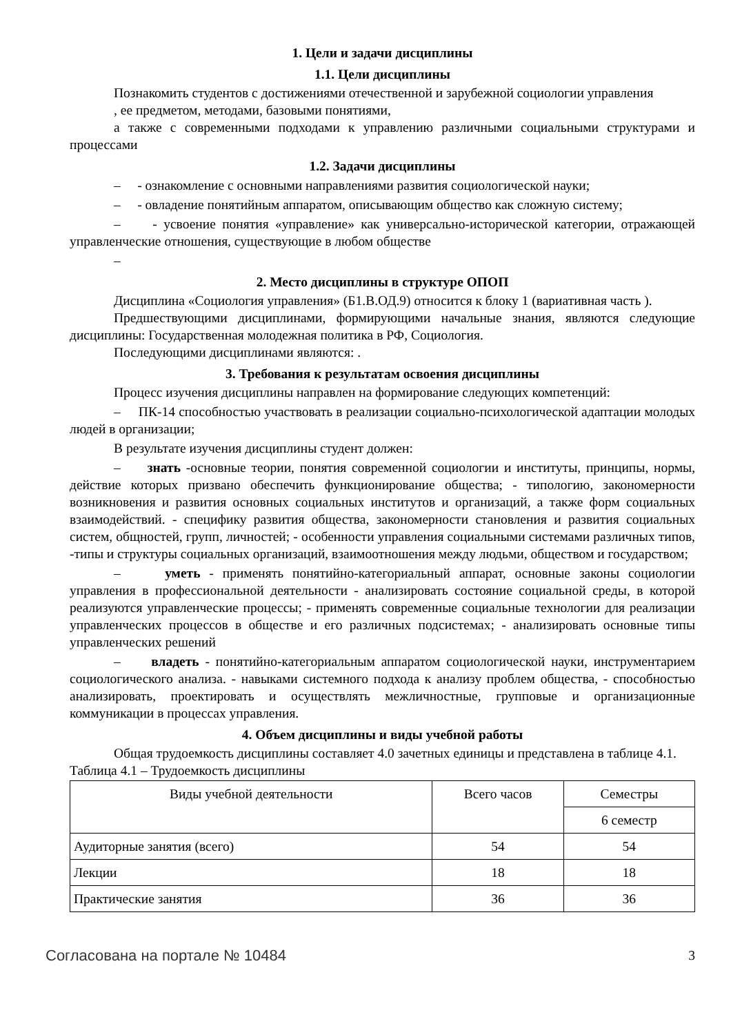1. Цели и задачи дисциплины
1.1. Цели дисциплины
Познакомить студентов с достижениями отечественной и зарубежной социологии управления
, ее предметом, методами, базовыми понятиями,
а также с современными подходами к управлению различными социальными структурами и процессами
1.2. Задачи дисциплины
– - ознакомление с основными направлениями развития социологической науки;
– - овладение понятийным аппаратом, описывающим общество как сложную систему;
– - усвоение понятия «управление» как универсально-исторической категории, отражающей управленческие отношения, существующие в любом обществе
–
2. Место дисциплины в структуре ОПОП
Дисциплина «Социология управления» (Б1.В.ОД.9) относится к блоку 1 (вариативная часть ).
Предшествующими дисциплинами, формирующими начальные знания, являются следующие дисциплины: Государственная молодежная политика в РФ, Социология.
Последующими дисциплинами являются: .
3. Требования к результатам освоения дисциплины
Процесс изучения дисциплины направлен на формирование следующих компетенций:
– ПК-14 способностью участвовать в реализации социально-психологической адаптации молодых людей в организации;
В результате изучения дисциплины студент должен:
– знать -основные теории, понятия современной социологии и институты, принципы, нормы, действие которых призвано обеспечить функционирование общества; - типологию, закономерности возникновения и развития основных социальных институтов и организаций, а также форм социальных взаимодействий. - специфику развития общества, закономерности становления и развития социальных систем, общностей, групп, личностей; - особенности управления социальными системами различных типов, -типы и структуры социальных организаций, взаимоотношения между людьми, обществом и государством;
– уметь - применять понятийно-категориальный аппарат, основные законы социологии управления в профессиональной деятельности - анализировать состояние социальной среды, в которой реализуются управленческие процессы; - применять современные социальные технологии для реализации управленческих процессов в обществе и его различных подсистемах; - анализировать основные типы управленческих решений
– владеть - понятийно-категориальным аппаратом социологической науки, инструментарием социологического анализа. - навыками системного подхода к анализу проблем общества, - способностью анализировать, проектировать и осуществлять межличностные, групповые и организационные коммуникации в процессах управления.
4. Объем дисциплины и виды учебной работы
Общая трудоемкость дисциплины составляет 4.0 зачетных единицы и представлена в таблице 4.1.
Таблица 4.1 – Трудоемкость дисциплины
| Виды учебной деятельности | Всего часов | Семестры |
| --- | --- | --- |
| | | 6 семестр |
| Аудиторные занятия (всего) | 54 | 54 |
| Лекции | 18 | 18 |
| Практические занятия | 36 | 36 |
Согласована на портале № 10484 3